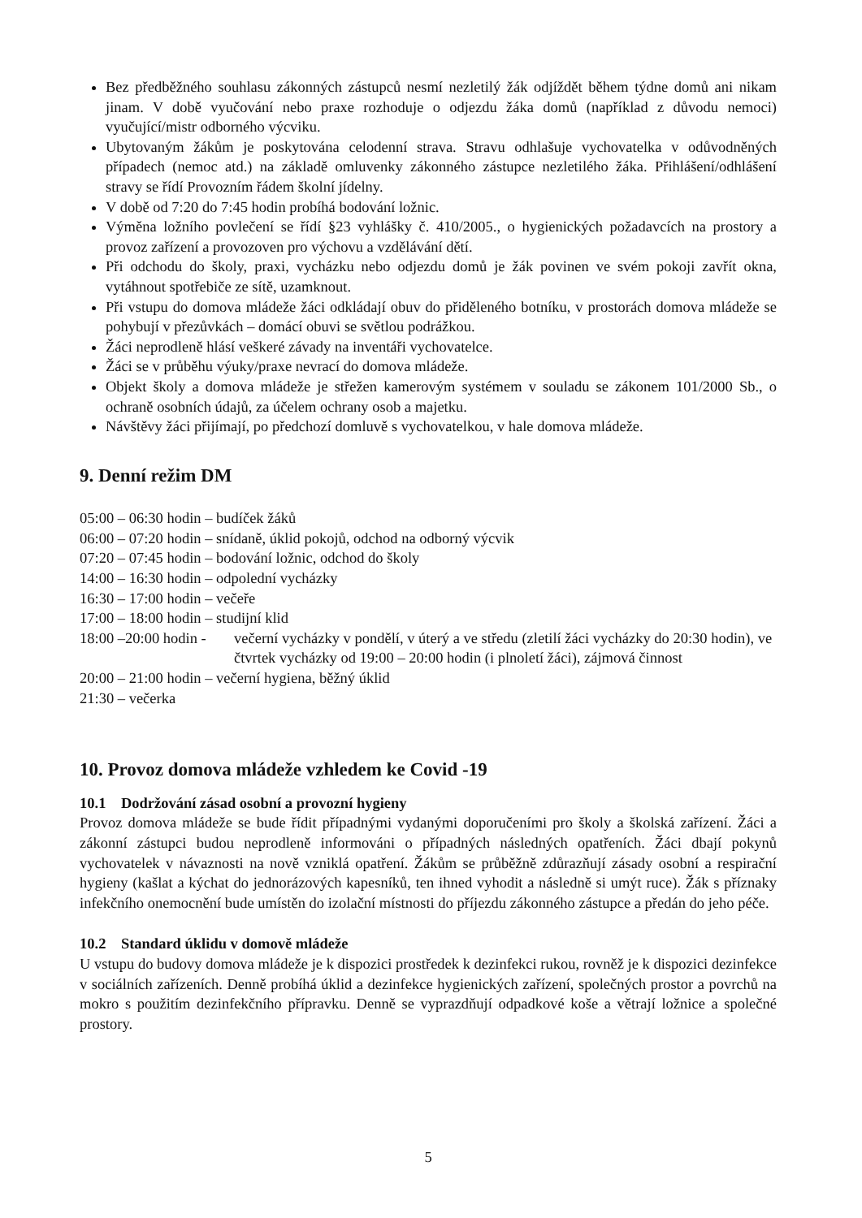Bez předběžného souhlasu zákonných zástupců nesmí nezletilý žák odjíždět během týdne domů ani nikam jinam. V době vyučování nebo praxe rozhoduje o odjezdu žáka domů (například z důvodu nemoci) vyučující/mistr odborného výcviku.
Ubytovaným žákům je poskytována celodenní strava. Stravu odhlašuje vychovatelka v odůvodněných případech (nemoc atd.) na základě omluvenky zákonného zástupce nezletilého žáka. Přihlášení/odhlášení stravy se řídí Provozním řádem školní jídelny.
V době od 7:20 do 7:45 hodin probíhá bodování ložnic.
Výměna ložního povlečení se řídí §23 vyhlášky č. 410/2005., o hygienických požadavcích na prostory a provoz zařízení a provozoven pro výchovu a vzdělávání dětí.
Při odchodu do školy, praxi, vycházku nebo odjezdu domů je žák povinen ve svém pokoji zavřít okna, vytáhnout spotřebiče ze sítě, uzamknout.
Při vstupu do domova mládeže žáci odkládají obuv do přiděleného botníku, v prostorách domova mládeže se pohybují v přezůvkách – domácí obuvi se světlou podrážkou.
Žáci neprodleně hlásí veškeré závady na inventáři vychovatelce.
Žáci se v průběhu výuky/praxe nevrací do domova mládeže.
Objekt školy a domova mládeže je střežen kamerovým systémem v souladu se zákonem 101/2000 Sb., o ochraně osobních údajů, za účelem ochrany osob a majetku.
Návštěvy žáci přijímají, po předchozí domluvě s vychovatelkou, v hale domova mládeže.
9. Denní režim DM
05:00 – 06:30 hodin – budíček žáků
06:00 – 07:20 hodin – snídaně, úklid pokojů, odchod na odborný výcvik
07:20 – 07:45 hodin – bodování ložnic, odchod do školy
14:00 – 16:30 hodin – odpolední vycházky
16:30 – 17:00 hodin – večeře
17:00 – 18:00 hodin – studijní klid
18:00 –20:00 hodin - večerní vycházky v pondělí, v úterý a ve středu (zletilí žáci vycházky do 20:30 hodin), ve čtvrtek vycházky od 19:00 – 20:00 hodin (i plnoletí žáci), zájmová činnost
20:00 – 21:00 hodin – večerní hygiena, běžný úklid
21:30 – večerka
10. Provoz domova mládeže vzhledem ke Covid -19
10.1 Dodržování zásad osobní a provozní hygieny
Provoz domova mládeže se bude řídit případnými vydanými doporučeními pro školy a školská zařízení. Žáci a zákonní zástupci budou neprodleně informováni o případných následných opatřeních. Žáci dbají pokynů vychovatelek v návaznosti na nově vzniklá opatření. Žákům se průběžně zdůrazňují zásady osobní a respirační hygieny (kašlat a kýchat do jednorázových kapesníků, ten ihned vyhodit a následně si umýt ruce). Žák s příznaky infekčního onemocnění bude umístěn do izolační místnosti do příjezdu zákonného zástupce a předán do jeho péče.
10.2 Standard úklidu v domově mládeže
U vstupu do budovy domova mládeže je k dispozici prostředek k dezinfekci rukou, rovněž je k dispozici dezinfekce v sociálních zařízeních. Denně probíhá úklid a dezinfekce hygienických zařízení, společných prostor a povrchů na mokro s použitím dezinfekčního přípravku. Denně se vyprazdňují odpadkové koše a větrají ložnice a společné prostory.
5